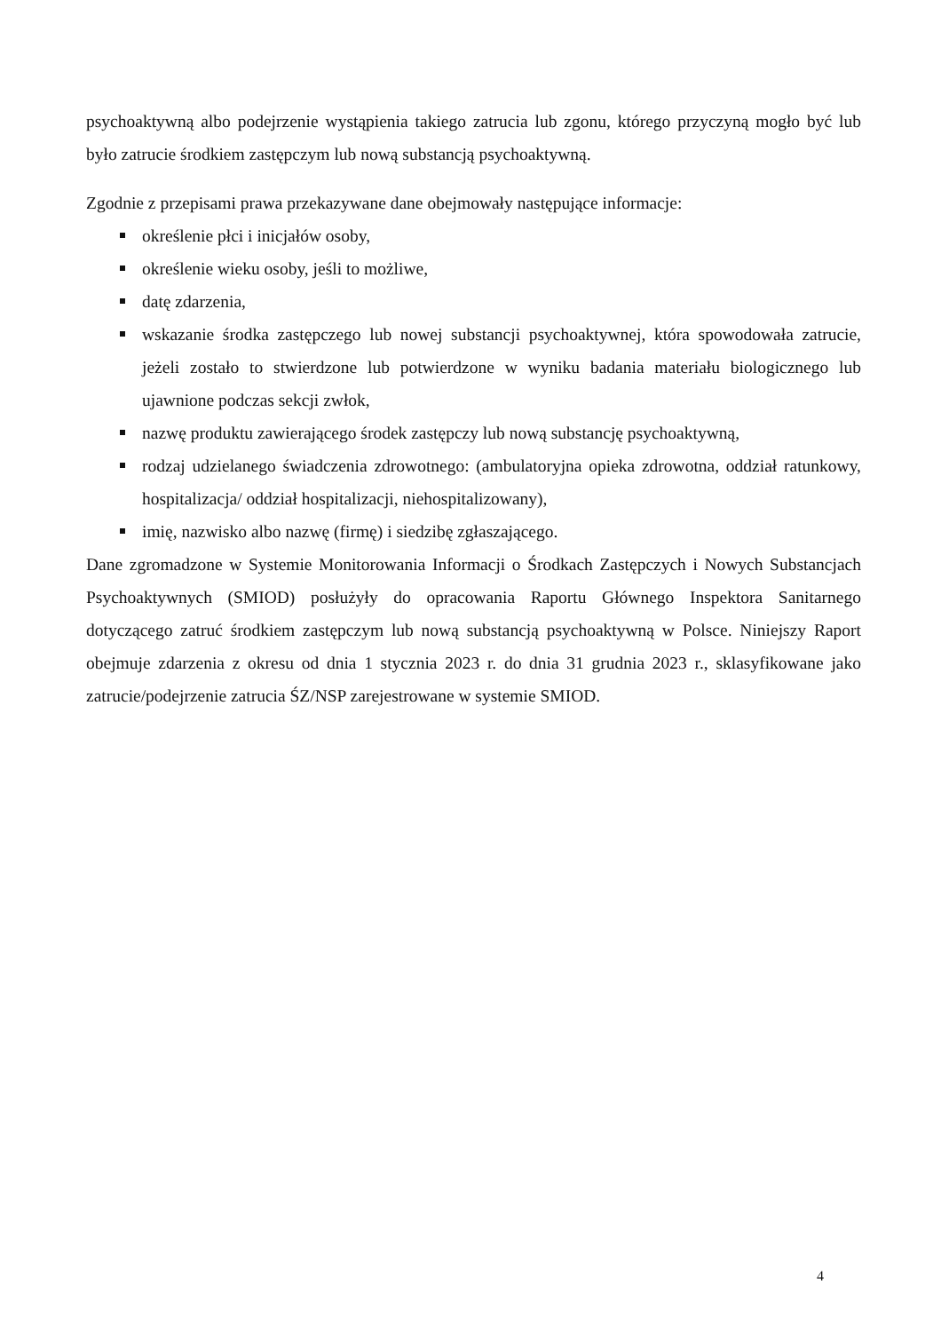psychoaktywną albo podejrzenie wystąpienia takiego zatrucia lub zgonu, którego przyczyną mogło być lub było zatrucie środkiem zastępczym lub nową substancją psychoaktywną.
Zgodnie z przepisami prawa przekazywane dane obejmowały następujące informacje:
określenie płci i inicjałów osoby,
określenie wieku osoby, jeśli to możliwe,
datę zdarzenia,
wskazanie środka zastępczego lub nowej substancji psychoaktywnej, która spowodowała zatrucie, jeżeli zostało to stwierdzone lub potwierdzone w wyniku badania materiału biologicznego lub ujawnione podczas sekcji zwłok,
nazwę produktu zawierającego środek zastępczy lub nową substancję psychoaktywną,
rodzaj udzielanego świadczenia zdrowotnego: (ambulatoryjna opieka zdrowotna, oddział ratunkowy, hospitalizacja/ oddział hospitalizacji, niehospitalizowany),
imię, nazwisko albo nazwę (firmę) i siedzibę zgłaszającego.
Dane zgromadzone w Systemie Monitorowania Informacji o Środkach Zastępczych i Nowych Substancjach Psychoaktywnych (SMIOD) posłużyły do opracowania Raportu Głównego Inspektora Sanitarnego dotyczącego zatruć środkiem zastępczym lub nową substancją psychoaktywną w Polsce. Niniejszy Raport obejmuje zdarzenia z okresu od dnia 1 stycznia 2023 r. do dnia 31 grudnia 2023 r., sklasyfikowane jako zatrucie/podejrzenie zatrucia ŚZ/NSP zarejestrowane w systemie SMIOD.
4